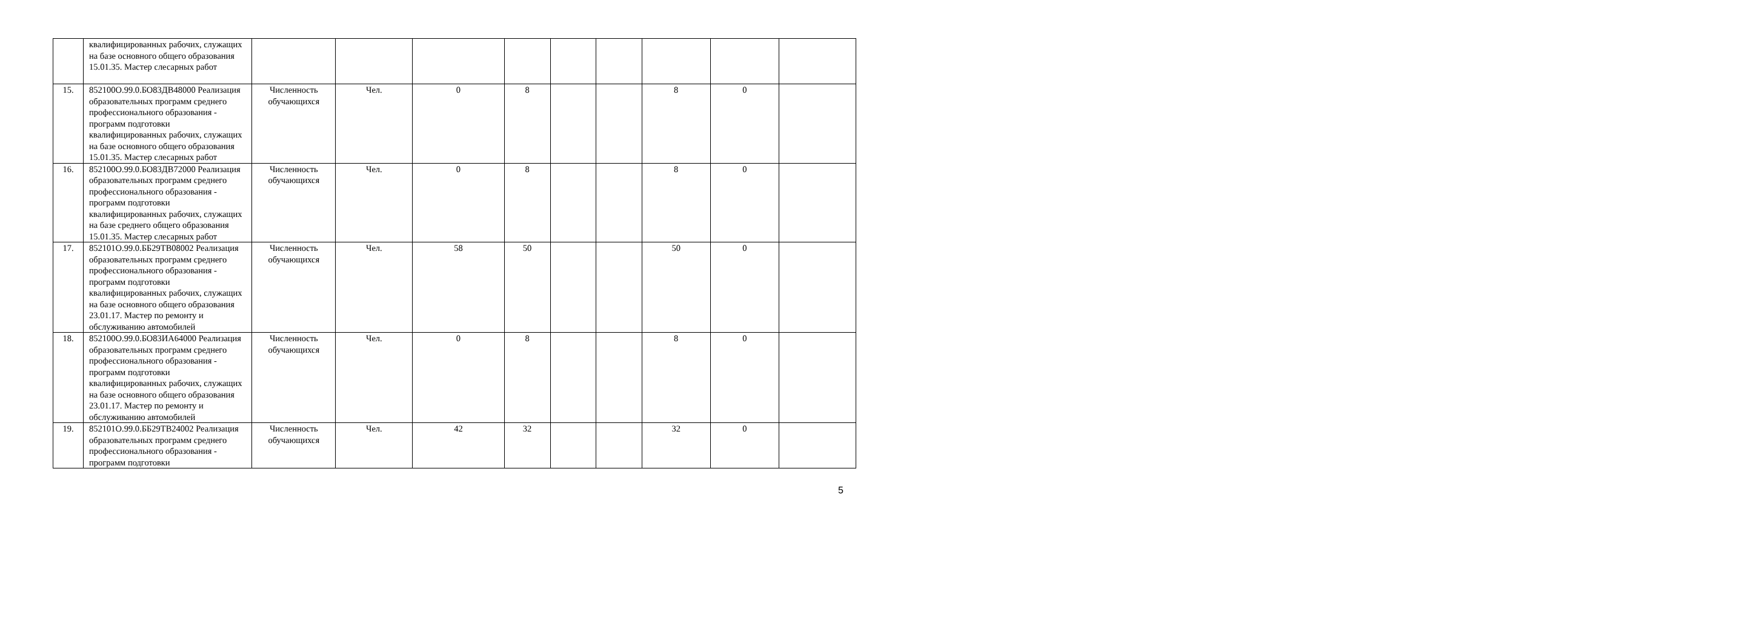| | квалифицированных рабочих, служащих на базе основного общего образования 15.01.35. Мастер слесарных работ | | | | | | | | | |
| 15. | 852100О.99.0.БО83ДВ48000 Реализация образовательных программ среднего профессионального образования - программ подготовки квалифицированных рабочих, служащих на базе основного общего образования 15.01.35. Мастер слесарных работ | Численность обучающихся | Чел. | 0 | 8 | | | 8 | 0 | |
| 16. | 852100О.99.0.БО83ДВ72000 Реализация образовательных программ среднего профессионального образования - программ подготовки квалифицированных рабочих, служащих на базе среднего общего образования 15.01.35. Мастер слесарных работ | Численность обучающихся | Чел. | 0 | 8 | | | 8 | 0 | |
| 17. | 852101О.99.0.ББ29ТВ08002 Реализация образовательных программ среднего профессионального образования - программ подготовки квалифицированных рабочих, служащих на базе основного общего образования 23.01.17. Мастер по ремонту и обслуживанию автомобилей | Численность обучающихся | Чел. | 58 | 50 | | | 50 | 0 | |
| 18. | 852100О.99.0.БО83ИА64000 Реализация образовательных программ среднего профессионального образования - программ подготовки квалифицированных рабочих, служащих на базе основного общего образования 23.01.17. Мастер по ремонту и обслуживанию автомобилей | Численность обучающихся | Чел. | 0 | 8 | | | 8 | 0 | |
| 19. | 852101О.99.0.ББ29ТВ24002 Реализация образовательных программ среднего профессионального образования - программ подготовки | Численность обучающихся | Чел. | 42 | 32 | | | 32 | 0 | |
5